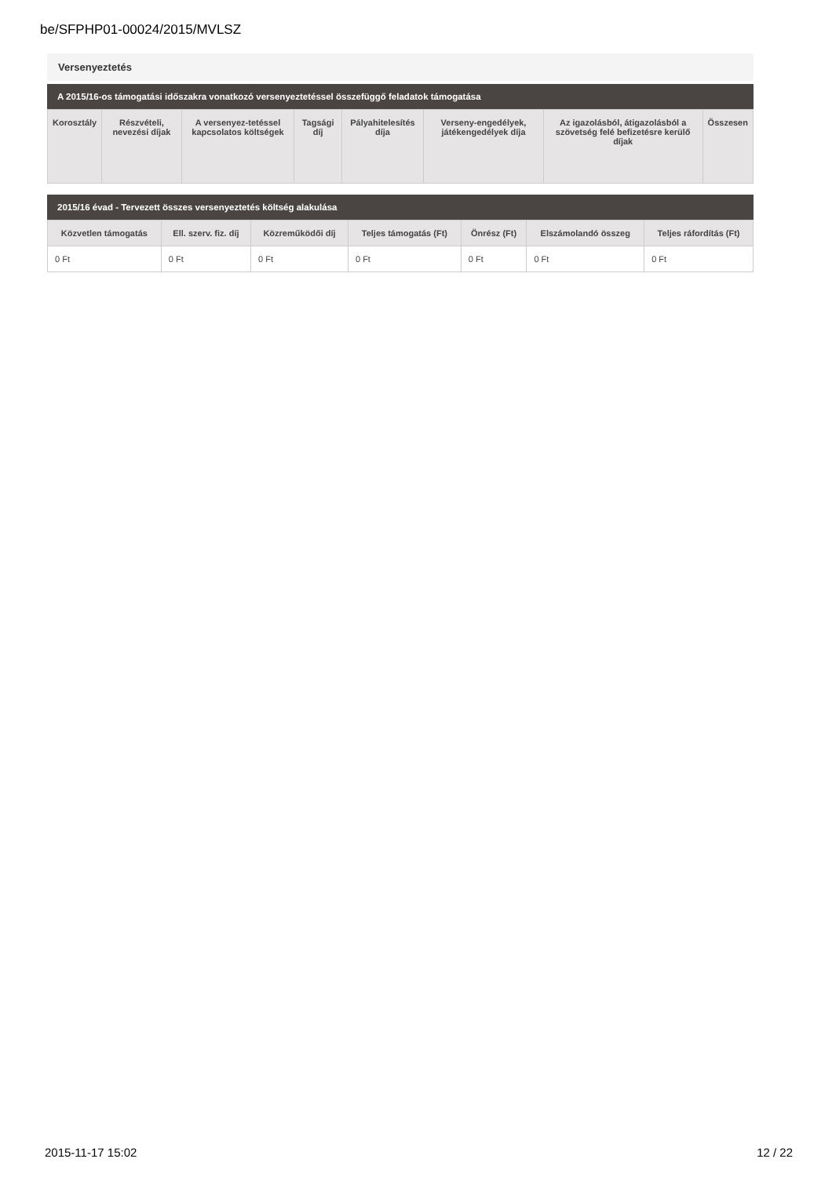be/SFPHP01-00024/2015/MVLSZ
Versenyeztetés
A 2015/16-os támogatási időszakra vonatkozó versenyeztetéssel összefüggő feladatok támogatása
| Korosztály | Részvételi, nevezési díjak | A versenyez-tetéssel kapcsolatos költségek | Tagsági díj | Pályahitelesítés díja | Verseny-engedélyek, játékengedélyek díja | Az igazolásból, átigazolásból a szövetség felé befizetésre kerülő díjak | Összesen |
| --- | --- | --- | --- | --- | --- | --- | --- |
2015/16 évad - Tervezett összes versenyeztetés költség alakulása
| Közvetlen támogatás | Ell. szerv. fiz. díj | Közreműködői díj | Teljes támogatás (Ft) | Önrész (Ft) | Elszámolandó összeg | Teljes ráfordítás (Ft) |
| --- | --- | --- | --- | --- | --- | --- |
| 0 Ft | 0 Ft | 0 Ft | 0 Ft | 0 Ft | 0 Ft | 0 Ft |
2015-11-17 15:02 12 / 22